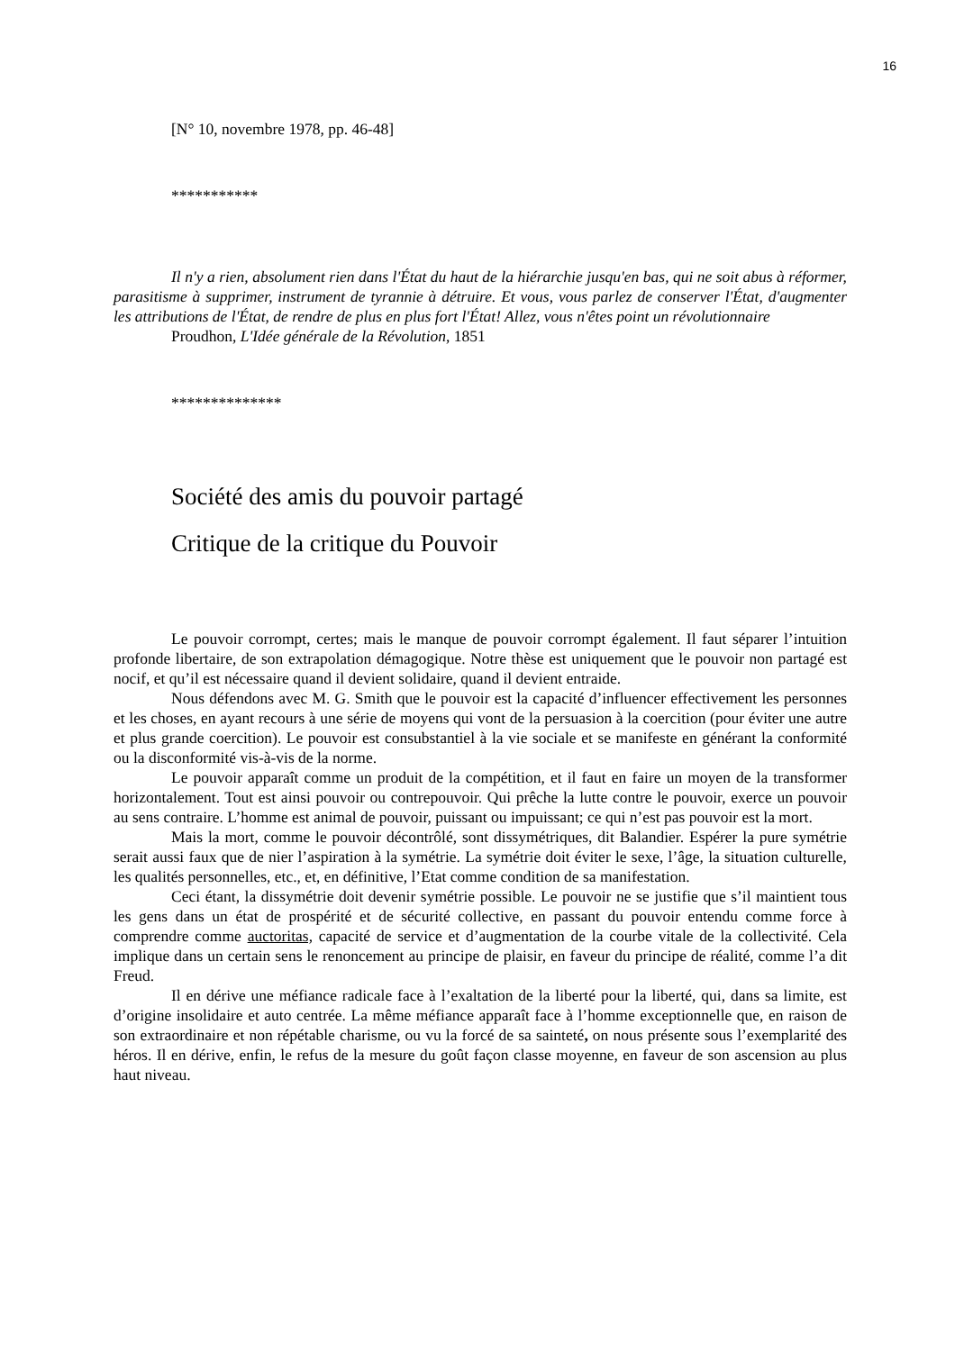16
[N° 10, novembre 1978, pp. 46-48]
***********
Il n'y a rien, absolument rien dans l'État du haut de la hiérarchie jusqu'en bas, qui ne soit abus à réformer, parasitisme à supprimer, instrument de tyrannie à détruire. Et vous, vous parlez de conserver l'État, d'augmenter les attributions de l'État, de rendre de plus en plus fort l'État! Allez, vous n'êtes point un révolutionnaire
Proudhon, L'Idée générale de la Révolution, 1851
**************
Société des amis du pouvoir partagé
Critique de la critique du Pouvoir
Le pouvoir corrompt, certes; mais le manque de pouvoir corrompt également. Il faut séparer l’intuition profonde libertaire, de son extrapolation démagogique. Notre thèse est uniquement que le pouvoir non partagé est nocif, et qu’il est nécessaire quand il devient solidaire, quand il devient entraide.
Nous défendons avec M. G. Smith que le pouvoir est la capacité d’influencer effectivement les personnes et les choses, en ayant recours à une série de moyens qui vont de la persuasion à la coercition (pour éviter une autre et plus grande coercition). Le pouvoir est consubstantiel à la vie sociale et se manifeste en générant la conformité ou la disconformité vis-à-vis de la norme.
Le pouvoir apparaît comme un produit de la compétition, et il faut en faire un moyen de la transformer horizontalement. Tout est ainsi pouvoir ou contrepouvoir. Qui prêche la lutte contre le pouvoir, exerce un pouvoir au sens contraire. L’homme est animal de pouvoir, puissant ou impuissant; ce qui n’est pas pouvoir est la mort.
Mais la mort, comme le pouvoir décontrôlé, sont dissymétriques, dit Balandier. Espérer la pure symétrie serait aussi faux que de nier l’aspiration à la symétrie. La symétrie doit éviter le sexe, l’âge, la situation culturelle, les qualités personnelles, etc., et, en définitive, l’Etat comme condition de sa manifestation.
Ceci étant, la dissymétrie doit devenir symétrie possible. Le pouvoir ne se justifie que s’il maintient tous les gens dans un état de prospérité et de sécurité collective, en passant du pouvoir entendu comme force à comprendre comme auctoritas, capacité de service et d’augmentation de la courbe vitale de la collectivité. Cela implique dans un certain sens le renoncement au principe de plaisir, en faveur du principe de réalité, comme l’a dit Freud.
Il en dérive une méfiance radicale face à l’exaltation de la liberté pour la liberté, qui, dans sa limite, est d’origine insolidaire et auto centrée. La même méfiance apparaît face à l’homme exceptionnelle que, en raison de son extraordinaire et non répétable charisme, ou vu la forcé de sa sainteté, on nous présente sous l’exemplarité des héros. Il en dérive, enfin, le refus de la mesure du goût façon classe moyenne, en faveur de son ascension au plus haut niveau.